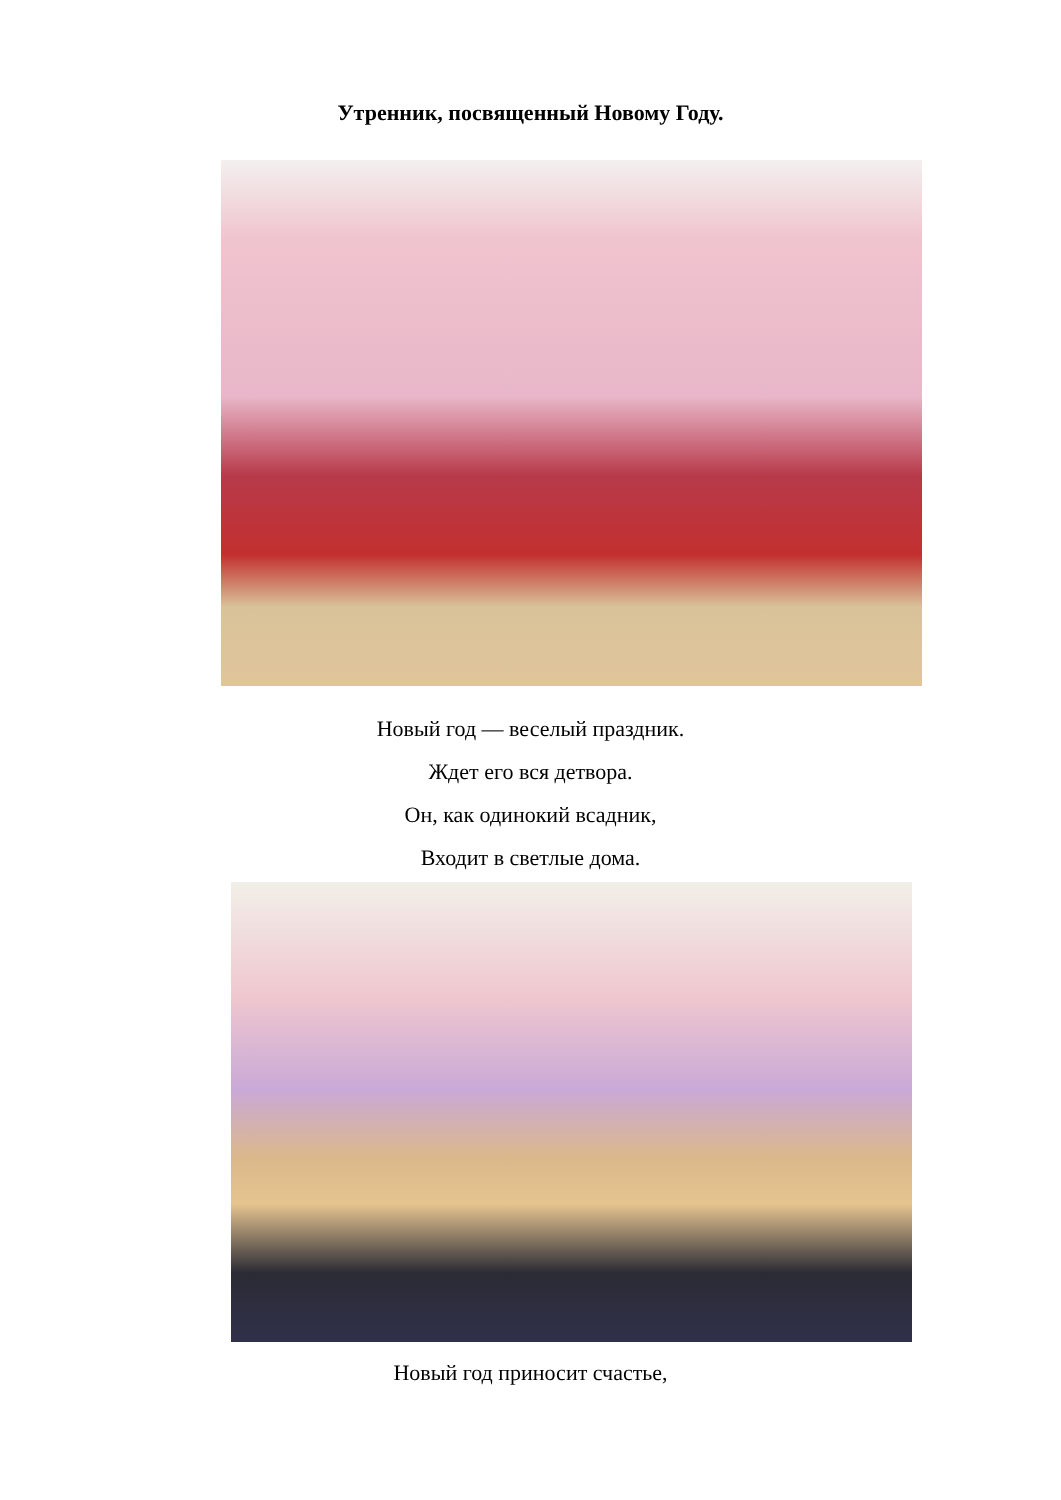Утренник, посвященный Новому Году.
Новый год — веселый праздник.
Ждет его вся детвора.
Он, как одинокий всадник,
Входит в светлые дома.
Новый год приносит счастье,